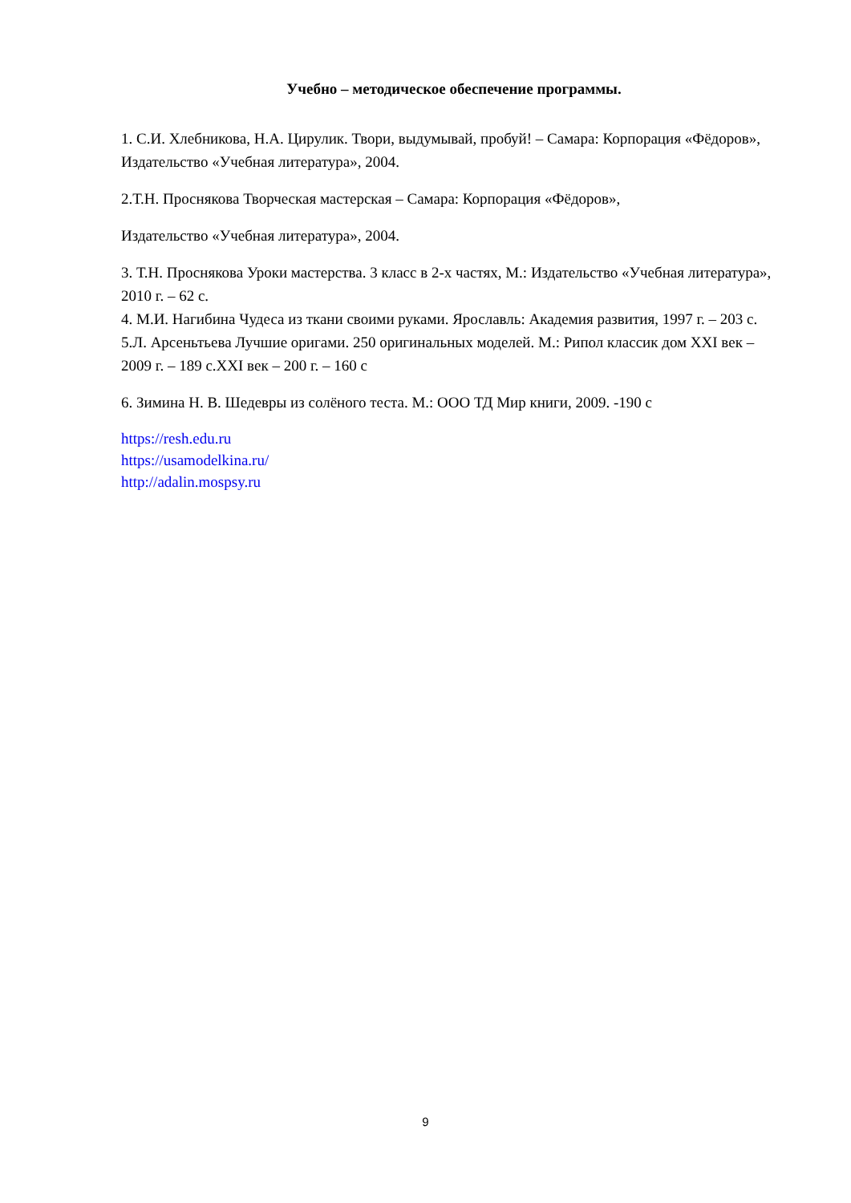Учебно – методическое обеспечение программы.
1. С.И. Хлебникова, Н.А. Цирулик. Твори, выдумывай, пробуй! – Самара: Корпорация «Фёдоров», Издательство «Учебная литература», 2004.
2.Т.Н. Проснякова Творческая мастерская – Самара: Корпорация «Фёдоров»,
Издательство «Учебная литература», 2004.
3. Т.Н. Проснякова Уроки мастерства. 3 класс в 2-х частях, М.: Издательство «Учебная литература», 2010 г. – 62 с.
4. М.И. Нагибина Чудеса из ткани своими руками. Ярославль: Академия развития, 1997 г. – 203 с.
5.Л. Арсеньтьева Лучшие оригами. 250 оригинальных моделей. М.: Рипол классик дом XXI век – 2009 г. – 189 с.XXI век – 200 г. – 160 с
6. Зимина Н. В. Шедевры из солёного теста. М.: ООО ТД Мир книги, 2009. -190 с
https://resh.edu.ru
https://usamodelkina.ru/
http://adalin.mospsy.ru
9